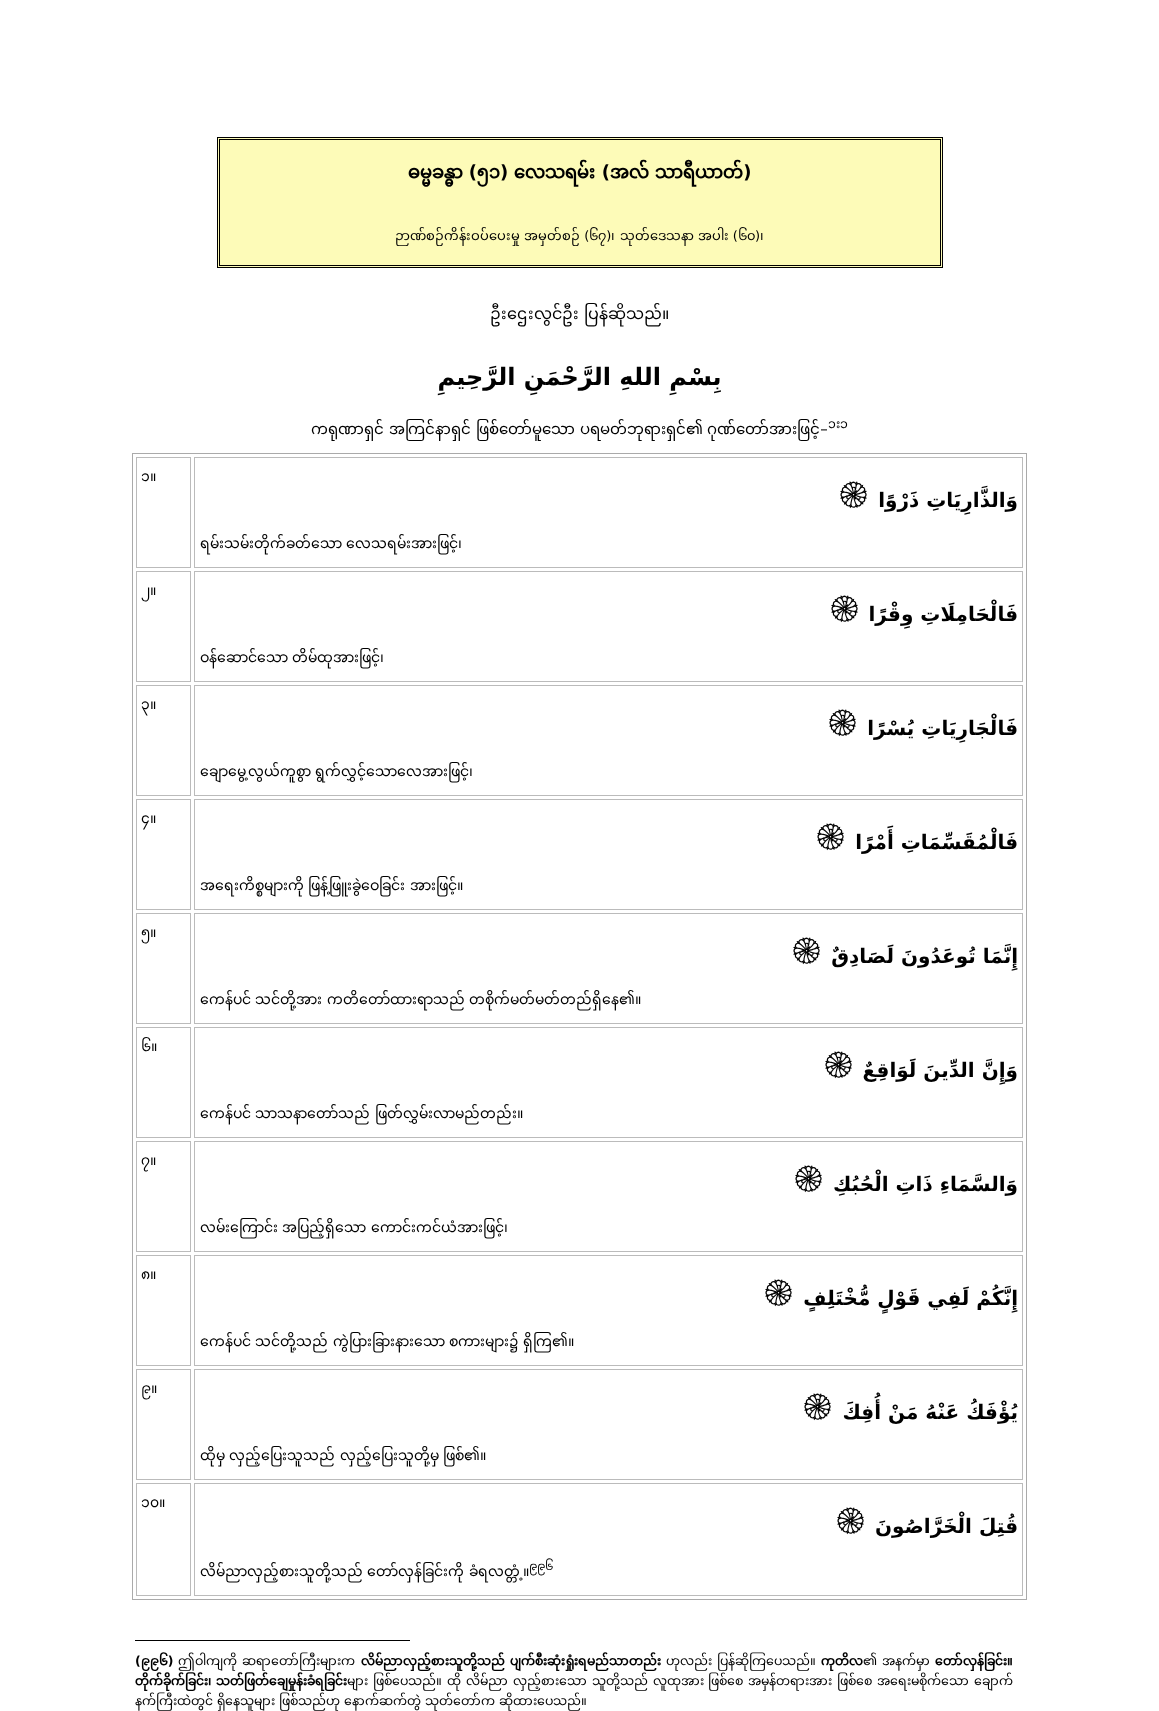ဓမ္မခန္ဓာ (၅၁) လေသရမ်း (အလ် သာရီယာတ်)
ဉာဏ်စဉ်ကိန်းဝပ်ပေးမှု အမှတ်စဉ် (၆၇)၊ သုတ်ဒေသနာ အပါး (၆၀)၊
ဦးဌေးလွင်ဦး ပြန်ဆိုသည်။
بِسْمِ اللهِ الرَّحْمَنِ الرَّحِيمِ
ကရုဏာရှင် အကြင်နာရှင် ဖြစ်တော်မူသော ပရမတ်ဘုရားရှင်၏ ဂုဏ်တော်အားဖြင့်–<sup>၁း၁</sup>
| ၁။ | وَالذَّارِيَاتِ ذَرْوًا ۞ ရမ်းသမ်းတိုက်ခတ်သော လေသရမ်းအားဖြင့်၊ |
| ၂။ | فَالْحَامِلَاتِ وِقْرًا ۞ ဝန်ဆောင်သော တိမ်ထုအားဖြင့်၊ |
| ၃။ | فَالْجَارِيَاتِ يُسْرًا ۞ ချောမွေ့လွယ်ကူစွာ ရွက်လွှင့်သောလေအားဖြင့်၊ |
| ၄။ | فَالْمُقَسِّمَاتِ أَمْرًا ۞ အရေးကိစ္စများကို ဖြန့်ဖြူးခွဲဝေခြင်း အားဖြင့်။ |
| ၅။ | إِنَّمَا تُوعَدُونَ لَصَادِقٌ ۞ ကေန်ပင် သင်တို့အား ကတိတော်ထားရာသည် တစိုက်မတ်မတ်တည်ရှိနေ၏။ |
| ၆။ | وَإِنَّ الدِّينَ لَوَاقِعٌ ۞ ကေန်ပင် သာသနာတော်သည် ဖြတ်လွှမ်းလာမည်တည်း။ |
| ၇။ | وَالسَّمَاءِ ذَاتِ الْحُبُكِ ۞ လမ်းကြောင်း အပြည့်ရှိသော ကောင်းကင်ယံအားဖြင့်၊ |
| ၈။ | إِنَّكُمْ لَفِي قَوْلٍ مُّخْتَلِفٍ ۞ ကေန်ပင် သင်တို့သည် ကွဲပြားခြားနားသော စကားများ၌ ရှိကြ၏။ |
| ၉။ | يُؤْفَكُ عَنْهُ مَنْ أُفِكَ ۞ ထိုမှ လှည့်ပြေးသူသည် လှည့်ပြေးသူတို့မှ ဖြစ်၏။ |
| ၁၀။ | قُتِلَ الْخَرَّاصُونَ ۞ လိမ်ညာလှည့်စားသူတို့သည် တော်လှန်ခြင်းကို ခံရလတ္တံ့။<sup>၉၉၆</sup> |
(၉၉၆) ဤဝါကျကို ဆရာတော်ကြီးများက လိမ်ညာလှည့်စားသူတို့သည် ပျက်စီးဆုံးရှုံးရမည်သာတည်း ဟုလည်း ပြန်ဆိုကြပေသည်။ ကုတိလ၏ အနက်မှာ တော်လှန်ခြင်း။ တိုက်ခိုက်ခြင်း၊ သတ်ဖြတ်ချေမှုန်းခံရခြင်းများ ဖြစ်ပေသည်။ ထို လိမ်ညာ လှည့်စားသော သူတို့သည် လူထုအား ဖြစ်စေ အမှန်တရားအား ဖြစ်စေ အရေးမစိုက်သော ချောက်နက်ကြီးထဲတွင် ရှိနေသူများ ဖြစ်သည်ဟု နောက်ဆက်တွဲ သုတ်တော်က ဆိုထားပေသည်။